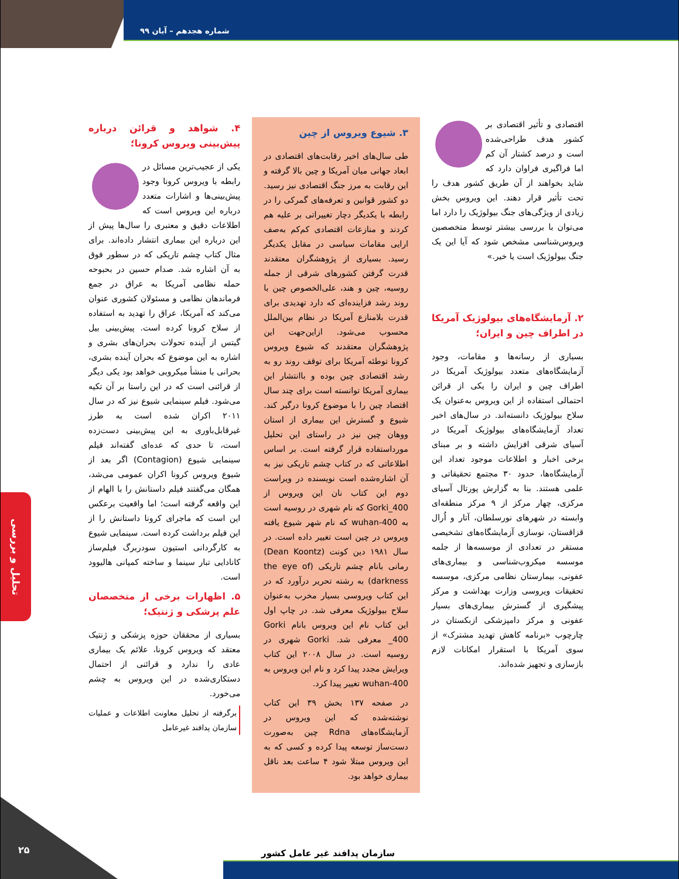شماره هجدهم – آبان ۹۹
اقتصادی و تأثیر اقتصادی بر کشور هدف طراحی‌شده است و درصد کشتار آن کم اما فراگیری فراوان دارد که شاید بخواهند از آن طریق کشور هدف را تحت تأثیر قرار دهند. این ویروس بخش زیادی از ویژگی‌های جنگ بیولوژیک را دارد اما می‌توان با بررسی بیشتر توسط متخصصین ویروس‌شناسی مشخص شود که آیا این یک جنگ بیولوژیک است یا خیر.»
۲. آزمایشگاه‌های بیولوژیک آمریکا در اطراف چین و ایران؛
بسیاری از رسانه‌ها و مقامات، وجود آزمایشگاه‌های متعدد بیولوژیک آمریکا در اطراف چین و ایران را یکی از قرائن احتمالی استفاده از این ویروس به‌عنوان یک سلاح بیولوژیک دانسته‌اند. در سال‌های اخیر تعداد آزمایشگاه‌های بیولوژیک آمریکا در آسیای شرقی افزایش داشته و بر مبنای برخی اخبار و اطلاعات موجود تعداد این آزمایشگاه‌ها، حدود ۳۰ مجتمع تحقیقاتی و علمی هستند. بنا به گزارش پورتال آسیای مرکزی، چهار مرکز از ۹ مرکز منطقه‌ای وابسته در شهرهای نورسلطان، آتار و اُرال قزاقستان، نوسازی آزمایشگاه‌های تشخیصی مستقر در تعدادی از موسسه‌ها از جلمه موسسه میکروب‌شناسی و بیماری‌های عفونی، بیمارستان نظامی مرکزی، موسسه تحقیقات ویروسی وزارت بهداشت و مرکز پیشگیری از گسترش بیماری‌های بسیار عفونی و مرکز دامپزشکی ازبکستان در چارچوب «برنامه کاهش تهدید مشترک» از سوی آمریکا با استقرار امکانات لازم بازسازی و تجهیز شده‌اند.
۳. شیوع ویروس از چین
طی سال‌های اخیر رقابت‌های اقتصادی در ابعاد جهانی میان آمریکا و چین بالا گرفته و این رقابت به مرز جنگ اقتصادی نیز رسید. دو کشور قوانین و تعرفه‌های گمرکی را در رابطه با یکدیگر دچار تغییراتی بر علیه هم کردند و منازعات اقتصادی کم‌کم به‌صف ارایی مقامات سیاسی در مقابل یکدیگر رسید. بسیاری از پژوهشگران معتقدند قدرت گرفتن کشورهای شرقی از جمله روسیه، چین و هند، علی‌الخصوص چین با روند رشد فزاینده‌ای که دارد تهدیدی برای قدرت بلامنازع آمریکا در نظام بین‌الملل محسوب می‌شود. ازاین‌جهت این پژوهشگران معتقدند که شیوع ویروس کرونا توطئه آمریکا برای توقف روند رو به رشد اقتصادی چین بوده و باانتشار این بیماری آمریکا توانسته است برای چند سال اقتصاد چین را با موضوع کرونا درگیر کند. شیوع و گسترش این بیماری از استان ووهان چین نیز در راستای این تحلیل مورداستفاده قرار گرفته است. بر اساس اطلاعاتی که در کتاب چشم تاریکی نیز به آن اشاره‌شده است نویسنده در ویراست دوم این کتاب نان این ویروس از Gorki_400 که نام شهری در روسیه است به wuhan-400 که نام شهر شیوع یافته ویروس در چین است تغییر داده است. در سال ۱۹۸۱ دین کونت (Dean Koontz) رمانی بانام چشم تاریکی (the eye of darkness) به رشته تحریر درآورد که در این کتاب ویروسی بسیار مخرب به‌عنوان سلاح بیولوژیک معرفی شد. در چاپ اول این کتاب نام این ویروس بانام Gorki 400_ معرفی شد. Gorki شهری در روسیه است. در سال ۲۰۰۸ این کتاب ویرایش مجدد پیدا کرد و نام این ویروس به wuhan-400 تغییر پیدا کرد.
در صفحه ۱۳۷ بخش ۳۹ این کتاب نوشته‌شده که این ویروس در آزمایشگاه‌های Rdna چین به‌صورت دست‌ساز توسعه پیدا کرده و کسی که به این ویروس مبتلا شود ۴ ساعت بعد ناقل بیماری خواهد بود.
۴. شواهد و قرائن درباره پیش‌بینی ویروس کرونا؛
یکی از عجیب‌ترین مسائل در رابطه با ویروس کرونا وجود پیش‌بینی‌ها و اشارات متعدد درباره این ویروس است که اطلاعات دقیق و معتبری را سال‌ها پیش از این درباره این بیماری انتشار داده‌اند. برای مثال کتاب چشم تاریکی که در سطور فوق به آن اشاره شد. صدام حسین در بحبوحه حمله نظامی آمریکا به عراق در جمع فرماندهان نظامی و مسئولان کشوری عنوان می‌کند که آمریکا، عراق را تهدید به استفاده از سلاح کرونا کرده است. پیش‌بینی بیل گیتس از آینده تحولات بحران‌های بشری و اشاره به این موضوع که بحران آینده بشری، بحرانی با منشأ میکروبی خواهد بود یکی دیگر از قرائنی است که در این راستا بر آن تکیه می‌شود. فیلم سینمایی شیوع نیز که در سال ۲۰۱۱ اکران شده است به طرز غیرقابل‌باوری به این پیش‌بینی دست‌زده است، تا حدی که عده‌ای گفته‌اند فیلم سینمایی شیوع (Contagion) اگر بعد از شیوع ویروس کرونا اکران عمومی می‌شد، همگان می‌گفتند فیلم داستانش را با الهام از این واقعه گرفته است؛ اما واقعیت برعکس این است که ماجرای کرونا داستانش را از این فیلم برداشت کرده است. سینمایی شیوع به کارگردانی استیون سودربرگ فیلم‌ساز کانادایی تبار سینما و ساخته کمپانی هالیوود است.
۵. اظهارات برخی از متخصصان علم پزشکی و ژنتیک؛
بسیاری از محققان حوزه پزشکی و ژنتیک معتقد که ویروس کرونا، علائم یک بیماری عادی را ندارد و قرائنی از احتمال دستکاری‌شده در این ویروس به چشم می‌خورد.
برگرفته از تحلیل معاونت اطلاعات و عملیات سازمان پدافند غیرعامل
تحلیل و بررسی
سازمان پدافند غیر عامل کشور
۲۵